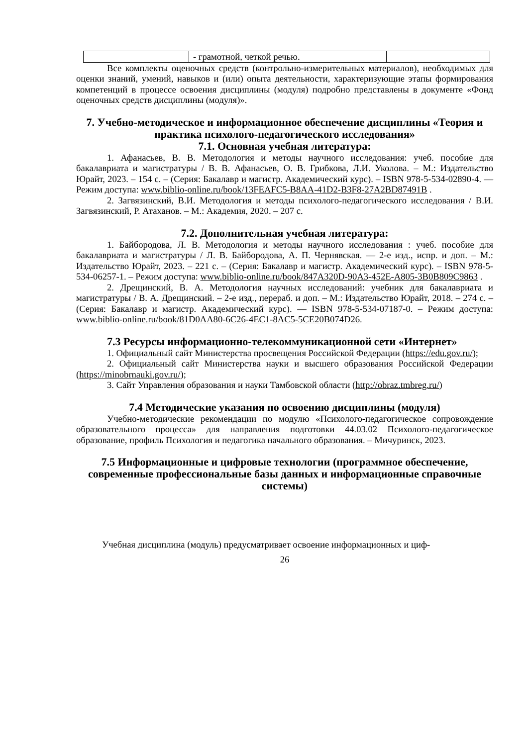| | - грамотной, четкой речью. | |
Все комплекты оценочных средств (контрольно-измерительных материалов), необходимых для оценки знаний, умений, навыков и (или) опыта деятельности, характеризующие этапы формирования компетенций в процессе освоения дисциплины (модуля) подробно представлены в документе «Фонд оценочных средств дисциплины (модуля)».
7. Учебно-методическое и информационное обеспечение дисциплины «Теория и практика психолого-педагогического исследования»
7.1. Основная учебная литература:
1. Афанасьев, В. В. Методология и методы научного исследования: учеб. пособие для бакалавриата и магистратуры / В. В. Афанасьев, О. В. Грибкова, Л.И. Уколова. – М.: Издательство Юрайт, 2023. – 154 с. – (Серия: Бакалавр и магистр. Академический курс). – ISBN 978-5-534-02890-4. — Режим доступа: www.biblio-online.ru/book/13FEAFC5-B8AA-41D2-B3F8-27A2BD87491B .
2. Загвязинский, В.И. Методология и методы психолого-педагогического исследования / В.И. Загвязинский, Р. Атаханов. – М.: Академия, 2020. – 207 с.
7.2. Дополнительная учебная литература:
1. Байбородова, Л. В. Методология и методы научного исследования : учеб. пособие для бакалавриата и магистратуры / Л. В. Байбородова, А. П. Чернявская. — 2-е изд., испр. и доп. – М.: Издательство Юрайт, 2023. – 221 с. – (Серия: Бакалавр и магистр. Академический курс). – ISBN 978-5-534-06257-1. – Режим доступа: www.biblio-online.ru/book/847A320D-90A3-452E-A805-3B0B809C9863 .
2. Дрещинский, В. А. Методология научных исследований: учебник для бакалавриата и магистратуры / В. А. Дрещинский. – 2-е изд., перераб. и доп. – М.: Издательство Юрайт, 2018. – 274 с. – (Серия: Бакалавр и магистр. Академический курс). — ISBN 978-5-534-07187-0. – Режим доступа: www.biblio-online.ru/book/81D0AA80-6C26-4EC1-8AC5-5CE20B074D26.
7.3 Ресурсы информационно-телекоммуникационной сети «Интернет»
1. Официальный сайт Министерства просвещения Российской Федерации (https://edu.gov.ru/);
2. Официальный сайт Министерства науки и высшего образования Российской Федерации (https://minobrnauki.gov.ru/);
3. Сайт Управления образования и науки Тамбовской области (http://obraz.tmbreg.ru/)
7.4 Методические указания по освоению дисциплины (модуля)
Учебно-методические рекомендации по модулю «Психолого-педагогическое сопровождение образовательного процесса» для направления подготовки 44.03.02 Психолого-педагогическое образование, профиль Психология и педагогика начального образования. – Мичуринск, 2023.
7.5 Информационные и цифровые технологии (программное обеспечение, современные профессиональные базы данных и информационные справочные системы)
Учебная дисциплина (модуль) предусматривает освоение информационных и циф-
26